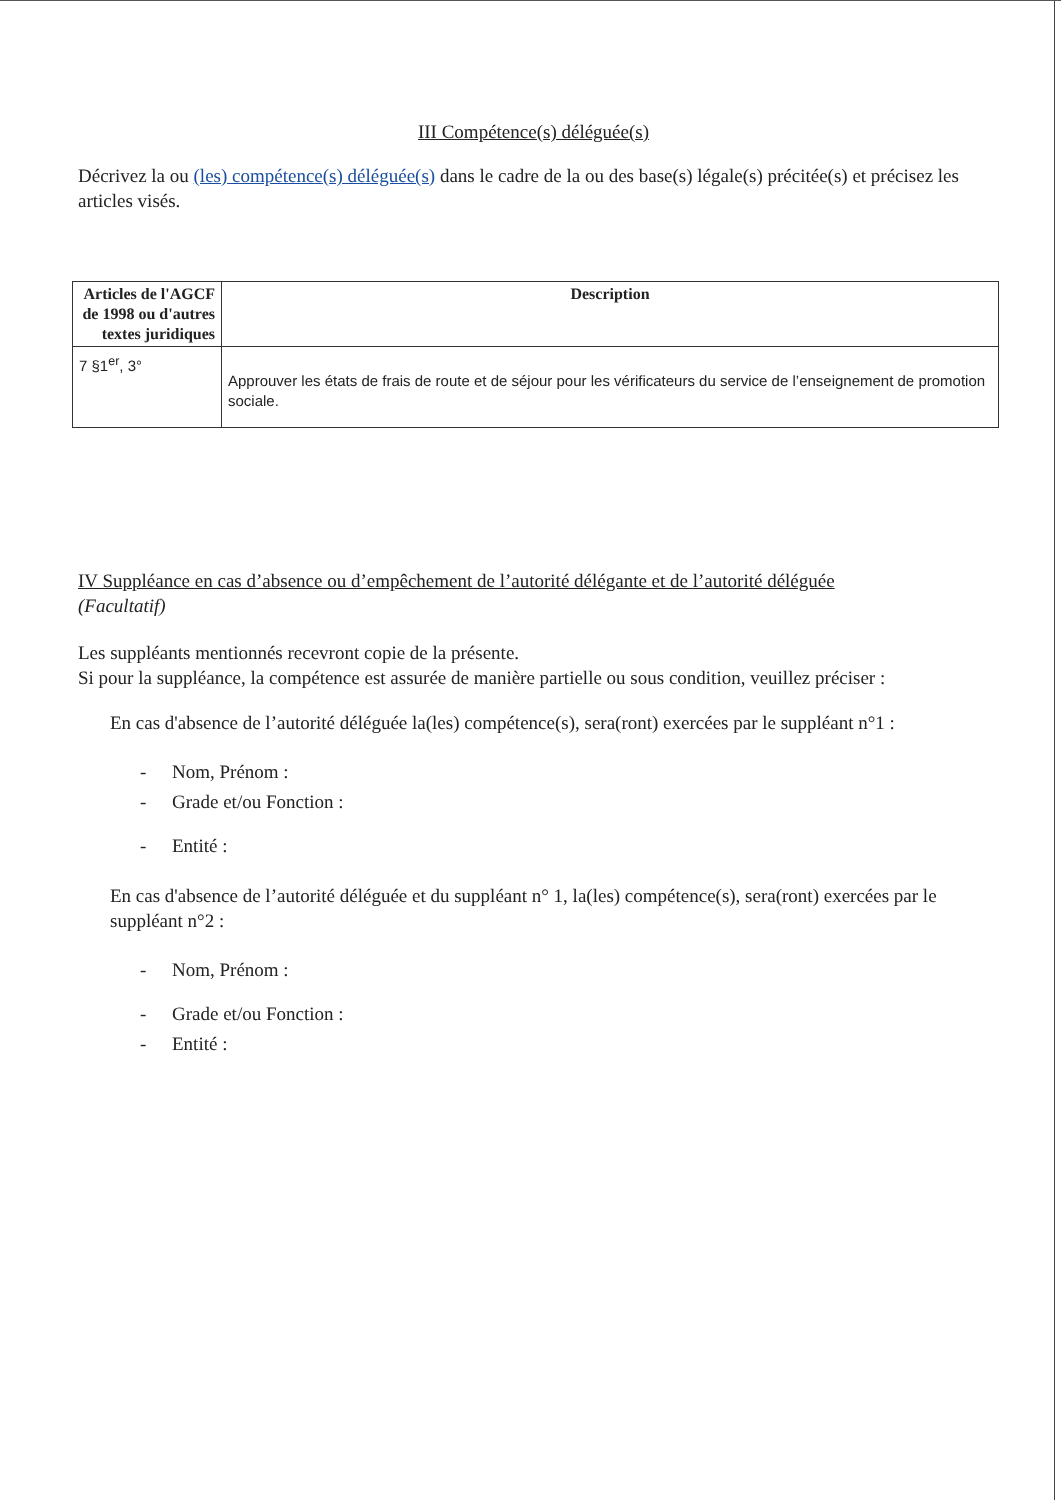III Compétence(s) déléguée(s)
Décrivez la ou (les) compétence(s) déléguée(s) dans le cadre de la ou des base(s) légale(s) précitée(s) et précisez les articles visés.
| Articles de l'AGCF de 1998 ou d'autres textes juridiques | Description |
| --- | --- |
| 7 §1<sup>er</sup>, 3° | Approuver les états de frais de route et de séjour pour les vérificateurs du service de l’enseignement de promotion sociale. |
IV Suppléance en cas d’absence ou d’empêchement de l’autorité délégante et de l’autorité déléguée
(Facultatif)
Les suppléants mentionnés recevront copie de la présente.
Si pour la suppléance, la compétence est assurée de manière partielle ou sous condition, veuillez préciser :
En cas d'absence de l’autorité déléguée la(les) compétence(s), sera(ront) exercées par le suppléant n°1 :
- Nom, Prénom :
- Grade et/ou Fonction :
- Entité :
En cas d'absence de l’autorité déléguée et du suppléant n° 1, la(les) compétence(s), sera(ront) exercées par le suppléant n°2 :
- Nom, Prénom :
- Grade et/ou Fonction :
- Entité :